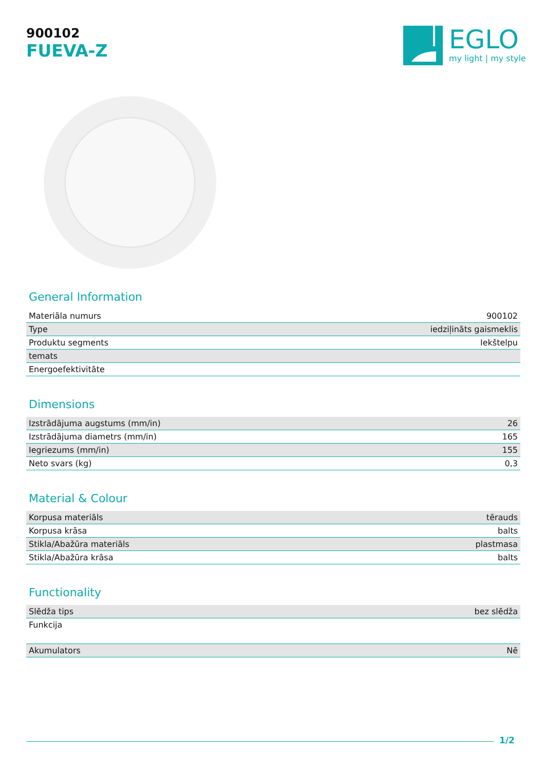900102
FUEVA-Z
EGLO
my light | my style
General Information
| Materiāla numurs | 900102 |
| Type | iedziļināts gaismeklis |
| Produktu segments | Iekštelpu |
| temats | |
| Energoefektivitāte | |
Dimensions
| Izstrādājuma augstums (mm/in) | 26 |
| Izstrādājuma diametrs (mm/in) | 165 |
| Iegriezums (mm/in) | 155 |
| Neto svars (kg) | 0,3 |
Material & Colour
| Korpusa materiāls | tērauds |
| Korpusa krāsa | balts |
| Stikla/Abažūra materiāls | plastmasa |
| Stikla/Abažūra krāsa | balts |
Functionality
| Slēdža tips | bez slēdža |
| Funkcija | |
| Akumulators | Nē |
1/2